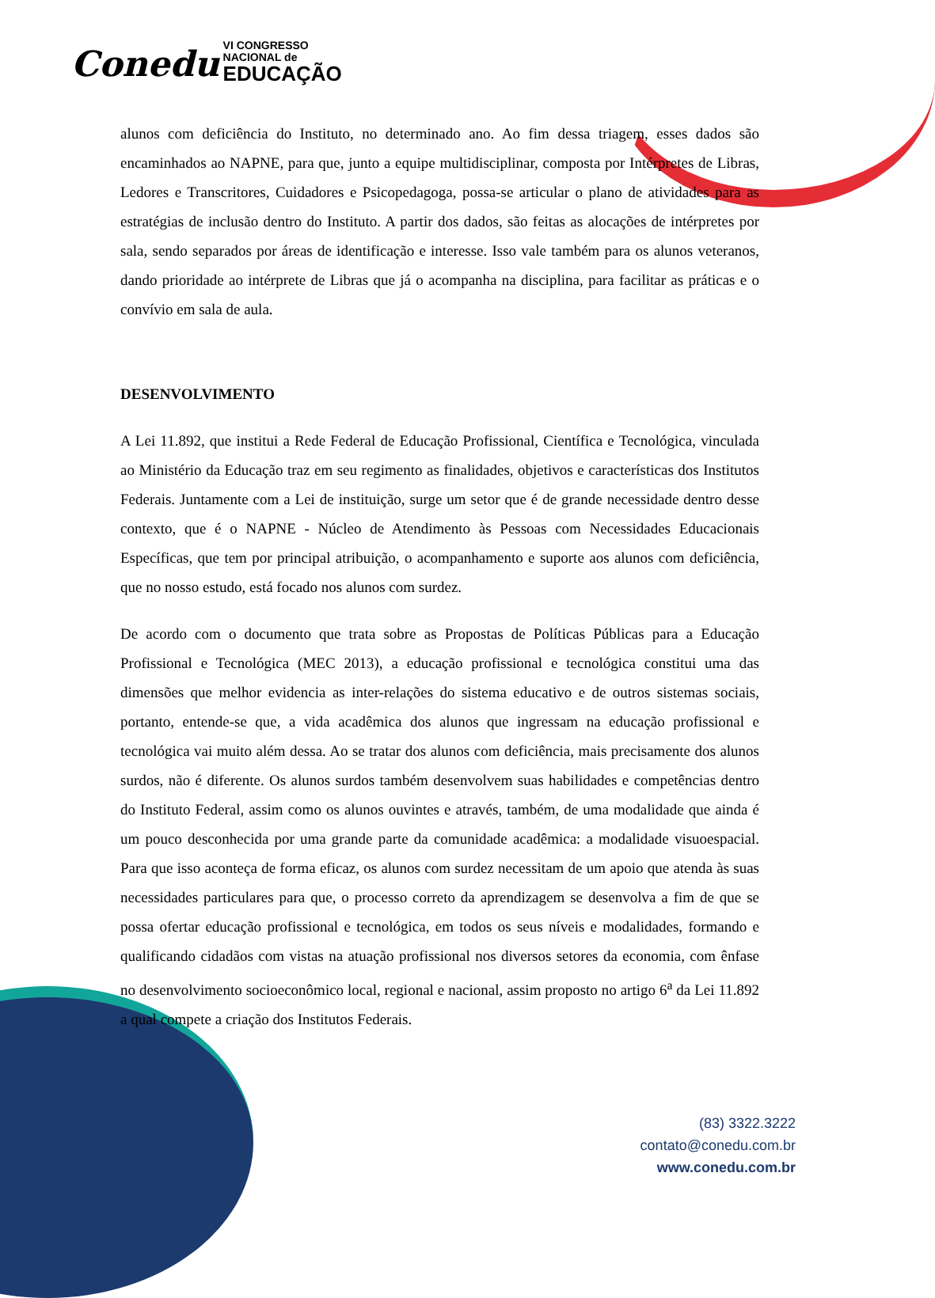Conedu VI CONGRESSO
NACIONAL de EDUCAÇÃO
alunos com deficiência do Instituto, no determinado ano. Ao fim dessa triagem, esses dados são encaminhados ao NAPNE, para que, junto a equipe multidisciplinar, composta por Intérpretes de Libras, Ledores e Transcritores, Cuidadores e Psicopedagoga, possa-se articular o plano de atividades para as estratégias de inclusão dentro do Instituto. A partir dos dados, são feitas as alocações de intérpretes por sala, sendo separados por áreas de identificação e interesse. Isso vale também para os alunos veteranos, dando prioridade ao intérprete de Libras que já o acompanha na disciplina, para facilitar as práticas e o convívio em sala de aula.
DESENVOLVIMENTO
A Lei 11.892, que institui a Rede Federal de Educação Profissional, Científica e Tecnológica, vinculada ao Ministério da Educação traz em seu regimento as finalidades, objetivos e características dos Institutos Federais. Juntamente com a Lei de instituição, surge um setor que é de grande necessidade dentro desse contexto, que é o NAPNE - Núcleo de Atendimento às Pessoas com Necessidades Educacionais Específicas, que tem por principal atribuição, o acompanhamento e suporte aos alunos com deficiência, que no nosso estudo, está focado nos alunos com surdez.
De acordo com o documento que trata sobre as Propostas de Políticas Públicas para a Educação Profissional e Tecnológica (MEC 2013), a educação profissional e tecnológica constitui uma das dimensões que melhor evidencia as inter-relações do sistema educativo e de outros sistemas sociais, portanto, entende-se que, a vida acadêmica dos alunos que ingressam na educação profissional e tecnológica vai muito além dessa. Ao se tratar dos alunos com deficiência, mais precisamente dos alunos surdos, não é diferente. Os alunos surdos também desenvolvem suas habilidades e competências dentro do Instituto Federal, assim como os alunos ouvintes e através, também, de uma modalidade que ainda é um pouco desconhecida por uma grande parte da comunidade acadêmica: a modalidade visuoespacial. Para que isso aconteça de forma eficaz, os alunos com surdez necessitam de um apoio que atenda às suas necessidades particulares para que, o processo correto da aprendizagem se desenvolva a fim de que se possa ofertar educação profissional e tecnológica, em todos os seus níveis e modalidades, formando e qualificando cidadãos com vistas na atuação profissional nos diversos setores da economia, com ênfase no desenvolvimento socioeconômico local, regional e nacional, assim proposto no artigo 6<sup>a</sup> da Lei 11.892 a qual compete a criação dos Institutos Federais.
(83) 3322.3222
contato@conedu.com.br
www.conedu.com.br